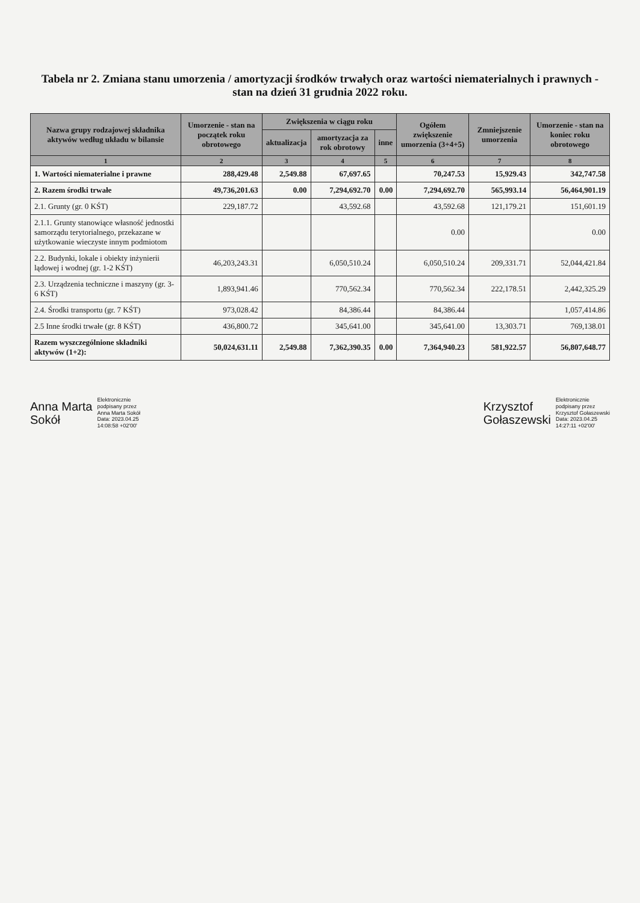Tabela nr 2. Zmiana stanu umorzenia / amortyzacji środków trwałych oraz wartości niematerialnych i prawnych - stan na dzień 31 grudnia 2022 roku.
| Nazwa grupy rodzajowej składnika aktywów według układu w bilansie | Umorzenie - stan na początek roku obrotowego | Zwiększenia w ciągu roku | | | Ogółem zwiększenie umorzenia (3+4+5) | Zmniejszenie umorzenia | Umorzenie - stan na koniec roku obrotowego |
| --- | --- | --- | --- | --- | --- | --- | --- |
| | | aktualizacja | amortyzacja za rok obrotowy | inne | | | |
| 1 | 2 | 3 | 4 | 5 | 6 | 7 | 8 |
| 1. Wartości niematerialne i prawne | 288,429.48 | 2,549.88 | 67,697.65 | | 70,247.53 | 15,929.43 | 342,747.58 |
| 2. Razem środki trwałe | 49,736,201.63 | 0.00 | 7,294,692.70 | 0.00 | 7,294,692.70 | 565,993.14 | 56,464,901.19 |
| 2.1. Grunty (gr. 0 KŚT) | 229,187.72 | | 43,592.68 | | 43,592.68 | 121,179.21 | 151,601.19 |
| 2.1.1. Grunty stanowiące własność jednostki samorządu terytorialnego, przekazane w użytkowanie wieczyste innym podmiotom | | | | | 0.00 | | 0.00 |
| 2.2. Budynki, lokale i obiekty inżynierii lądowej i wodnej (gr. 1-2 KŚT) | 46,203,243.31 | | 6,050,510.24 | | 6,050,510.24 | 209,331.71 | 52,044,421.84 |
| 2.3. Urządzenia techniczne i maszyny (gr. 3-6 KŚT) | 1,893,941.46 | | 770,562.34 | | 770,562.34 | 222,178.51 | 2,442,325.29 |
| 2.4. Środki transportu (gr. 7 KŚT) | 973,028.42 | | 84,386.44 | | 84,386.44 | | 1,057,414.86 |
| 2.5 Inne środki trwałe (gr. 8 KŚT) | 436,800.72 | | 345,641.00 | | 345,641.00 | 13,303.71 | 769,138.01 |
| Razem wyszczególnione składniki aktywów (1+2): | 50,024,631.11 | 2,549.88 | 7,362,390.35 | 0.00 | 7,364,940.23 | 581,922.57 | 56,807,648.77 |
Anna Marta
Sokół
Elektronicznie
podpisany przez
Anna Marta Sokół
Data: 2023.04.25
14:08:58 +02'00'
Krzysztof
Gołaszewski
Elektronicznie
podpisany przez
Krzysztof Gołaszewski
Data: 2023.04.25
14:27:11 +02'00'